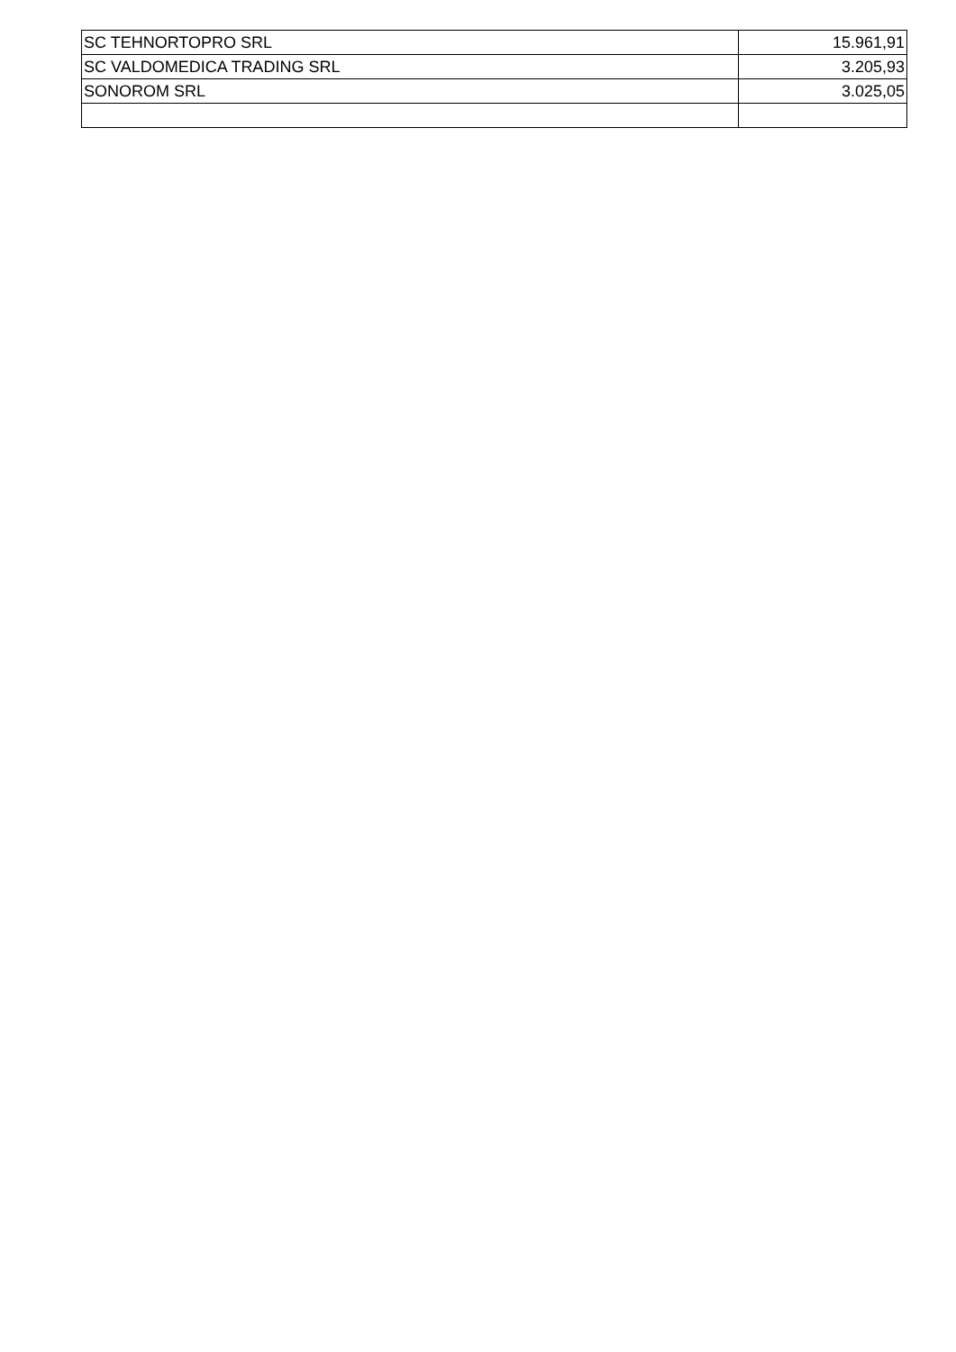| SC TEHNORTOPRO SRL | 15.961,91 |
| SC VALDOMEDICA TRADING SRL | 3.205,93 |
| SONOROM SRL | 3.025,05 |